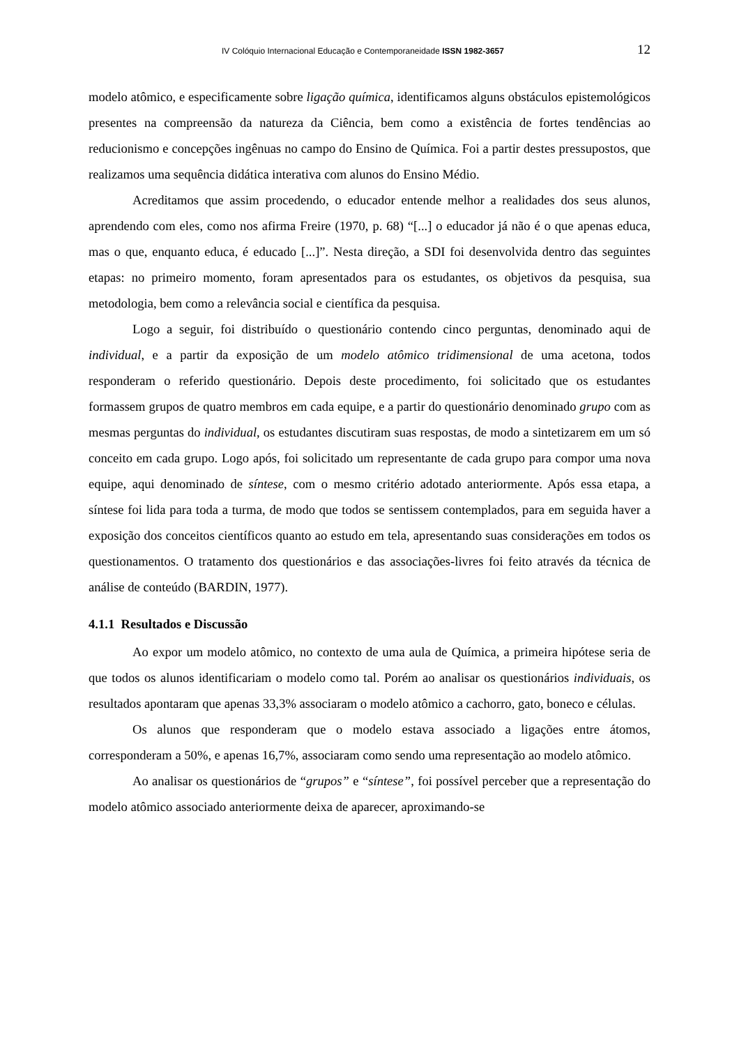IV Colóquio Internacional Educação e Contemporaneidade ISSN 1982-3657 12
modelo atômico, e especificamente sobre ligação química, identificamos alguns obstáculos epistemológicos presentes na compreensão da natureza da Ciência, bem como a existência de fortes tendências ao reducionismo e concepções ingênuas no campo do Ensino de Química. Foi a partir destes pressupostos, que realizamos uma sequência didática interativa com alunos do Ensino Médio.
Acreditamos que assim procedendo, o educador entende melhor a realidades dos seus alunos, aprendendo com eles, como nos afirma Freire (1970, p. 68) “[...] o educador já não é o que apenas educa, mas o que, enquanto educa, é educado [...]”. Nesta direção, a SDI foi desenvolvida dentro das seguintes etapas: no primeiro momento, foram apresentados para os estudantes, os objetivos da pesquisa, sua metodologia, bem como a relevância social e científica da pesquisa.
Logo a seguir, foi distribuído o questionário contendo cinco perguntas, denominado aqui de individual, e a partir da exposição de um modelo atômico tridimensional de uma acetona, todos responderam o referido questionário. Depois deste procedimento, foi solicitado que os estudantes formassem grupos de quatro membros em cada equipe, e a partir do questionário denominado grupo com as mesmas perguntas do individual, os estudantes discutiram suas respostas, de modo a sintetizarem em um só conceito em cada grupo. Logo após, foi solicitado um representante de cada grupo para compor uma nova equipe, aqui denominado de síntese, com o mesmo critério adotado anteriormente. Após essa etapa, a síntese foi lida para toda a turma, de modo que todos se sentissem contemplados, para em seguida haver a exposição dos conceitos científicos quanto ao estudo em tela, apresentando suas considerações em todos os questionamentos. O tratamento dos questionários e das associações-livres foi feito através da técnica de análise de conteúdo (BARDIN, 1977).
4.1.1 Resultados e Discussão
Ao expor um modelo atômico, no contexto de uma aula de Química, a primeira hipótese seria de que todos os alunos identificariam o modelo como tal. Porém ao analisar os questionários individuais, os resultados apontaram que apenas 33,3% associaram o modelo atômico a cachorro, gato, boneco e células.
Os alunos que responderam que o modelo estava associado a ligações entre átomos, corresponderam a 50%, e apenas 16,7%, associaram como sendo uma representação ao modelo atômico.
Ao analisar os questionários de “grupos” e “síntese”, foi possível perceber que a representação do modelo atômico associado anteriormente deixa de aparecer, aproximando-se